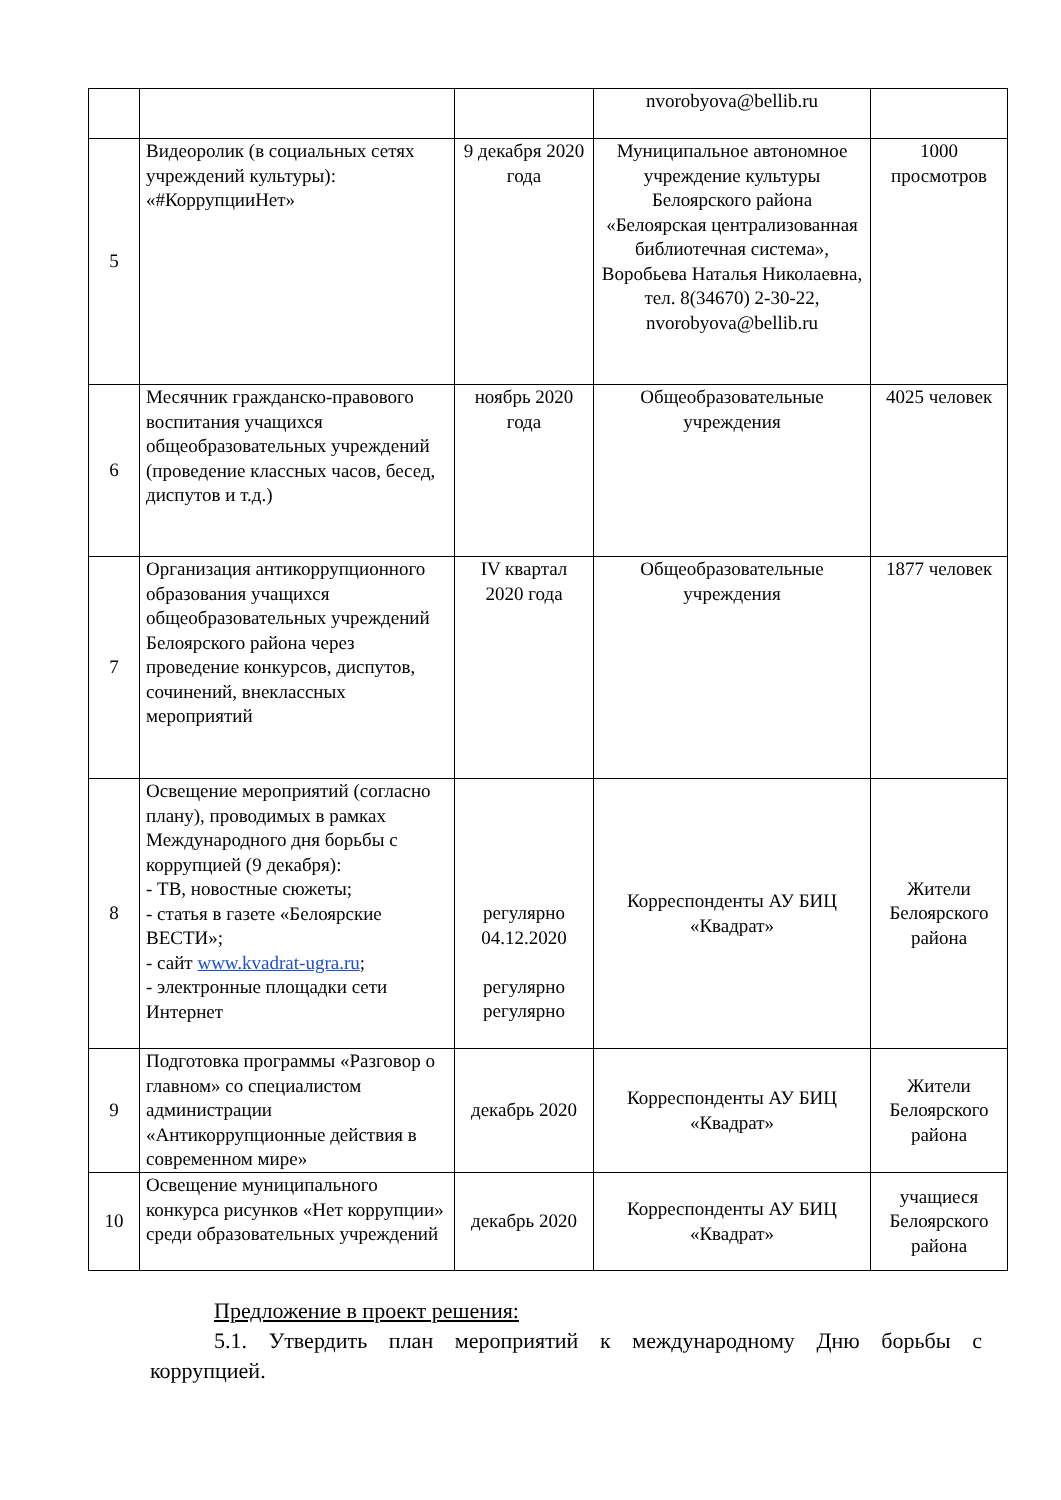| | | | nvorobyova@bellib.ru | |
| 5 | Видеоролик (в социальных сетях учреждений культуры): «#КоррупцииНет» | 9 декабря 2020 года | Муниципальное автономное учреждение культуры Белоярского района «Белоярская централизованная библиотечная система», Воробьева Наталья Николаевна, тел. 8(34670) 2-30-22, nvorobyova@bellib.ru | 1000 просмотров |
| 6 | Месячник гражданско-правового воспитания учащихся общеобразовательных учреждений (проведение классных часов, бесед, диспутов и т.д.) | ноябрь 2020 года | Общеобразовательные учреждения | 4025 человек |
| 7 | Организация антикоррупционного образования учащихся общеобразовательных учреждений Белоярского района через проведение конкурсов, диспутов, сочинений, внеклассных мероприятий | IV квартал 2020 года | Общеобразовательные учреждения | 1877 человек |
| 8 | Освещение мероприятий (согласно плану), проводимых в рамках Международного дня борьбы с коррупцией (9 декабря): - ТВ, новостные сюжеты; - статья в газете «Белоярские ВЕСТИ»; - сайт www.kvadrat-ugra.ru ; - электронные площадки сети Интернет | регулярно 04.12.2020 регулярно регулярно | Корреспонденты АУ БИЦ «Квадрат» | Жители Белоярского района |
| 9 | Подготовка программы «Разговор о главном» со специалистом администрации «Антикоррупционные действия в современном мире» | декабрь 2020 | Корреспонденты АУ БИЦ «Квадрат» | Жители Белоярского района |
| 10 | Освещение муниципального конкурса рисунков «Нет коррупции» среди образовательных учреждений | декабрь 2020 | Корреспонденты АУ БИЦ «Квадрат» | учащиеся Белоярского района |
Предложение в проект решения:
5.1. Утвердить план мероприятий к международному Дню борьбы с коррупцией.